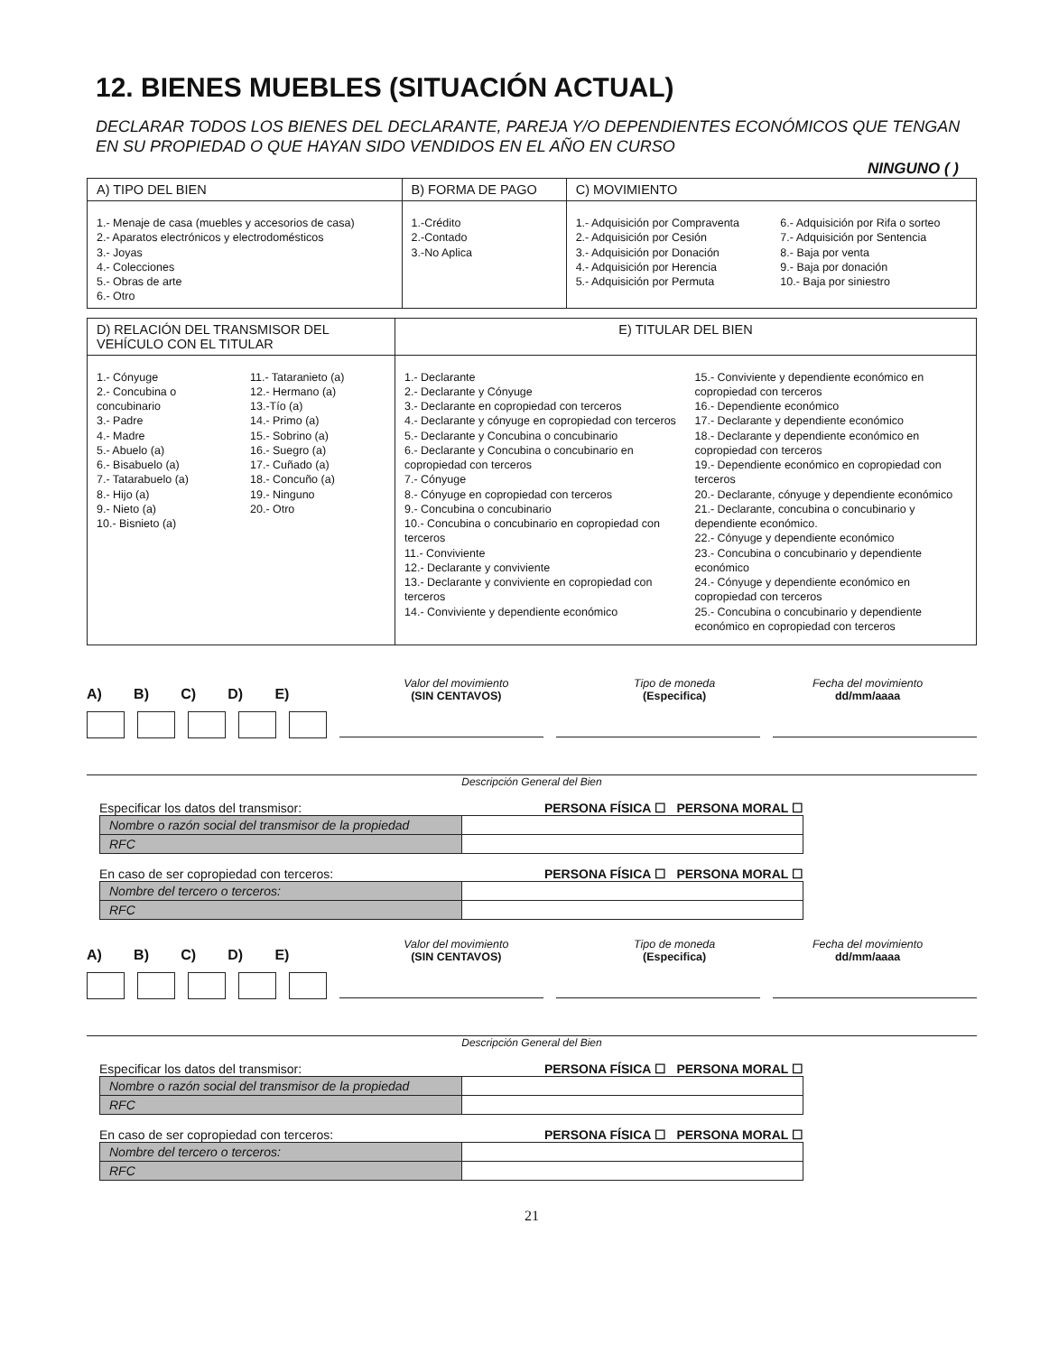12. BIENES MUEBLES (SITUACIÓN ACTUAL)
DECLARAR TODOS LOS BIENES DEL DECLARANTE, PAREJA Y/O DEPENDIENTES ECONÓMICOS QUE TENGAN EN SU PROPIEDAD O QUE HAYAN SIDO VENDIDOS EN EL AÑO EN CURSO
NINGUNO ( )
| A) TIPO DEL BIEN | B) FORMA DE PAGO | C) MOVIMIENTO |
| --- | --- | --- |
| 1.- Menaje de casa (muebles y accesorios de casa) 2.- Aparatos electrónicos y electrodomésticos 3.- Joyas 4.- Colecciones 5.- Obras de arte 6.- Otro | 1.-Crédito 2.-Contado 3.-No Aplica | 1.- Adquisición por Compraventa 2.- Adquisición por Cesión 3.- Adquisición por Donación 4.- Adquisición por Herencia 5.- Adquisición por Permuta 6.- Adquisición por Rifa o sorteo 7.- Adquisición por Sentencia 8.- Baja por venta 9.- Baja por donación 10.- Baja por siniestro |
| D) RELACIÓN DEL TRANSMISOR DEL VEHÍCULO CON EL TITULAR | E) TITULAR DEL BIEN |
| --- | --- |
| 1.- Cónyuge 2.- Concubina o concubinario 3.- Padre 4.- Madre 5.- Abuelo (a) 6.- Bisabuelo (a) 7.- Tatarabuelo (a) 8.- Hijo (a) 9.- Nieto (a) 10.- Bisnieto (a) 11.- Tataranieto (a) 12.- Hermano (a) 13.-Tío (a) 14.- Primo (a) 15.- Sobrino (a) 16.- Suegro (a) 17.- Cuñado (a) 18.- Concuño (a) 19.- Ninguno 20.- Otro | 1.- Declarante 2.- Declarante y Cónyuge 3.- Declarante en copropiedad con terceros 4.- Declarante y cónyuge en copropiedad con terceros 5.- Declarante y Concubina o concubinario 6.- Declarante y Concubina o concubinario en copropiedad con terceros 7.- Cónyuge 8.- Cónyuge en copropiedad con terceros 9.- Concubina o concubinario 10.- Concubina o concubinario en copropiedad con terceros 11.- Conviviente 12.- Declarante y conviviente 13.- Declarante y conviviente en copropiedad con terceros 14.- Conviviente y dependiente económico 15.- Conviviente y dependiente económico en copropiedad con terceros 16.- Dependiente económico 17.- Declarante y dependiente económico 18.- Declarante y dependiente económico en copropiedad con terceros 19.- Dependiente económico en copropiedad con terceros 20.- Declarante, cónyuge y dependiente económico 21.- Declarante, concubina o concubinario y dependiente económico. 22.- Cónyuge y dependiente económico 23.- Concubina o concubinario y dependiente económico 24.- Cónyuge y dependiente económico en copropiedad con terceros 25.- Concubina o concubinario y dependiente económico en copropiedad con terceros |
A) B) C) D) E) Valor del movimiento
(SIN CENTAVOS) Tipo de moneda
(Especifica) Fecha del movimiento
dd/mm/aaaa
Descripción General del Bien
Especificar los datos del transmisor: PERSONA FÍSICA ☐ PERSONA MORAL ☐
| Nombre o razón social del transmisor de la propiedad | |
| RFC | |
En caso de ser copropiedad con terceros: PERSONA FÍSICA ☐ PERSONA MORAL ☐
| Nombre del tercero o terceros: | |
| RFC | |
A) B) C) D) E) Valor del movimiento
(SIN CENTAVOS) Tipo de moneda
(Especifica) Fecha del movimiento
dd/mm/aaaa
Descripción General del Bien
Especificar los datos del transmisor: PERSONA FÍSICA ☐ PERSONA MORAL ☐
| Nombre o razón social del transmisor de la propiedad | |
| RFC | |
En caso de ser copropiedad con terceros: PERSONA FÍSICA ☐ PERSONA MORAL ☐
| Nombre del tercero o terceros: | |
| RFC | |
21